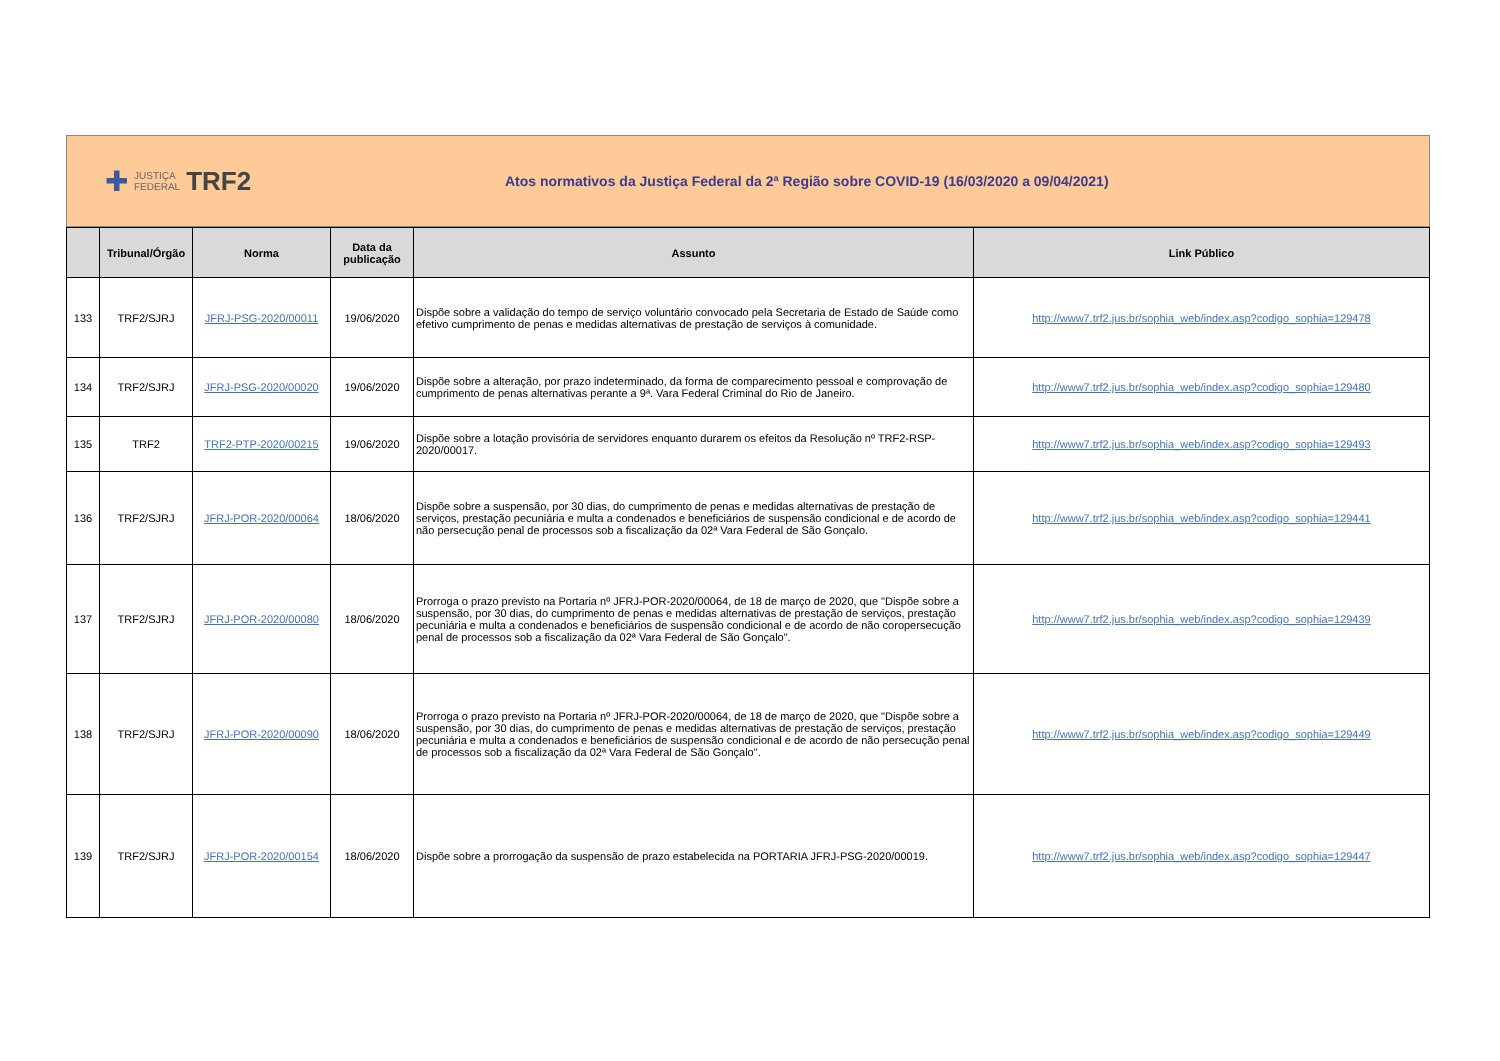✚
JUSTIÇA
FEDERAL
TRF2
Atos normativos da Justiça Federal da 2ª Região sobre COVID-19 (16/03/2020 a 09/04/2021)
| | Tribunal/Órgão | Norma | Data da publicação | Assunto | Link Público |
| --- | --- | --- | --- | --- | --- |
| 133 | TRF2/SJRJ | JFRJ-PSG-2020/00011 | 19/06/2020 | Dispõe sobre a validação do tempo de serviço voluntário convocado pela Secretaria de Estado de Saúde como efetivo cumprimento de penas e medidas alternativas de prestação de serviços à comunidade. | http://www7.trf2.jus.br/sophia_web/index.asp?codigo_sophia=129478 |
| 134 | TRF2/SJRJ | JFRJ-PSG-2020/00020 | 19/06/2020 | Dispõe sobre a alteração, por prazo indeterminado, da forma de comparecimento pessoal e comprovação de cumprimento de penas alternativas perante a 9ª. Vara Federal Criminal do Rio de Janeiro. | http://www7.trf2.jus.br/sophia_web/index.asp?codigo_sophia=129480 |
| 135 | TRF2 | TRF2-PTP-2020/00215 | 19/06/2020 | Dispõe sobre a lotação provisória de servidores enquanto durarem os efeitos da Resolução nº TRF2-RSP-2020/00017. | http://www7.trf2.jus.br/sophia_web/index.asp?codigo_sophia=129493 |
| 136 | TRF2/SJRJ | JFRJ-POR-2020/00064 | 18/06/2020 | Dispõe sobre a suspensão, por 30 dias, do cumprimento de penas e medidas alternativas de prestação de serviços, prestação pecuniária e multa a condenados e beneficiários de suspensão condicional e de acordo de não persecução penal de processos sob a fiscalização da 02ª Vara Federal de São Gonçalo. | http://www7.trf2.jus.br/sophia_web/index.asp?codigo_sophia=129441 |
| 137 | TRF2/SJRJ | JFRJ-POR-2020/00080 | 18/06/2020 | Prorroga o prazo previsto na Portaria nº JFRJ-POR-2020/00064, de 18 de março de 2020, que "Dispõe sobre a suspensão, por 30 dias, do cumprimento de penas e medidas alternativas de prestação de serviços, prestação pecuniária e multa a condenados e beneficiários de suspensão condicional e de acordo de não coropersecução penal de processos sob a fiscalização da 02ª Vara Federal de São Gonçalo". | http://www7.trf2.jus.br/sophia_web/index.asp?codigo_sophia=129439 |
| 138 | TRF2/SJRJ | JFRJ-POR-2020/00090 | 18/06/2020 | Prorroga o prazo previsto na Portaria nº JFRJ-POR-2020/00064, de 18 de março de 2020, que "Dispõe sobre a suspensão, por 30 dias, do cumprimento de penas e medidas alternativas de prestação de serviços, prestação pecuniária e multa a condenados e beneficiários de suspensão condicional e de acordo de não persecução penal de processos sob a fiscalização da 02ª Vara Federal de São Gonçalo". | http://www7.trf2.jus.br/sophia_web/index.asp?codigo_sophia=129449 |
| 139 | TRF2/SJRJ | JFRJ-POR-2020/00154 | 18/06/2020 | Dispõe sobre a prorrogação da suspensão de prazo estabelecida na PORTARIA JFRJ-PSG-2020/00019. | http://www7.trf2.jus.br/sophia_web/index.asp?codigo_sophia=129447 |